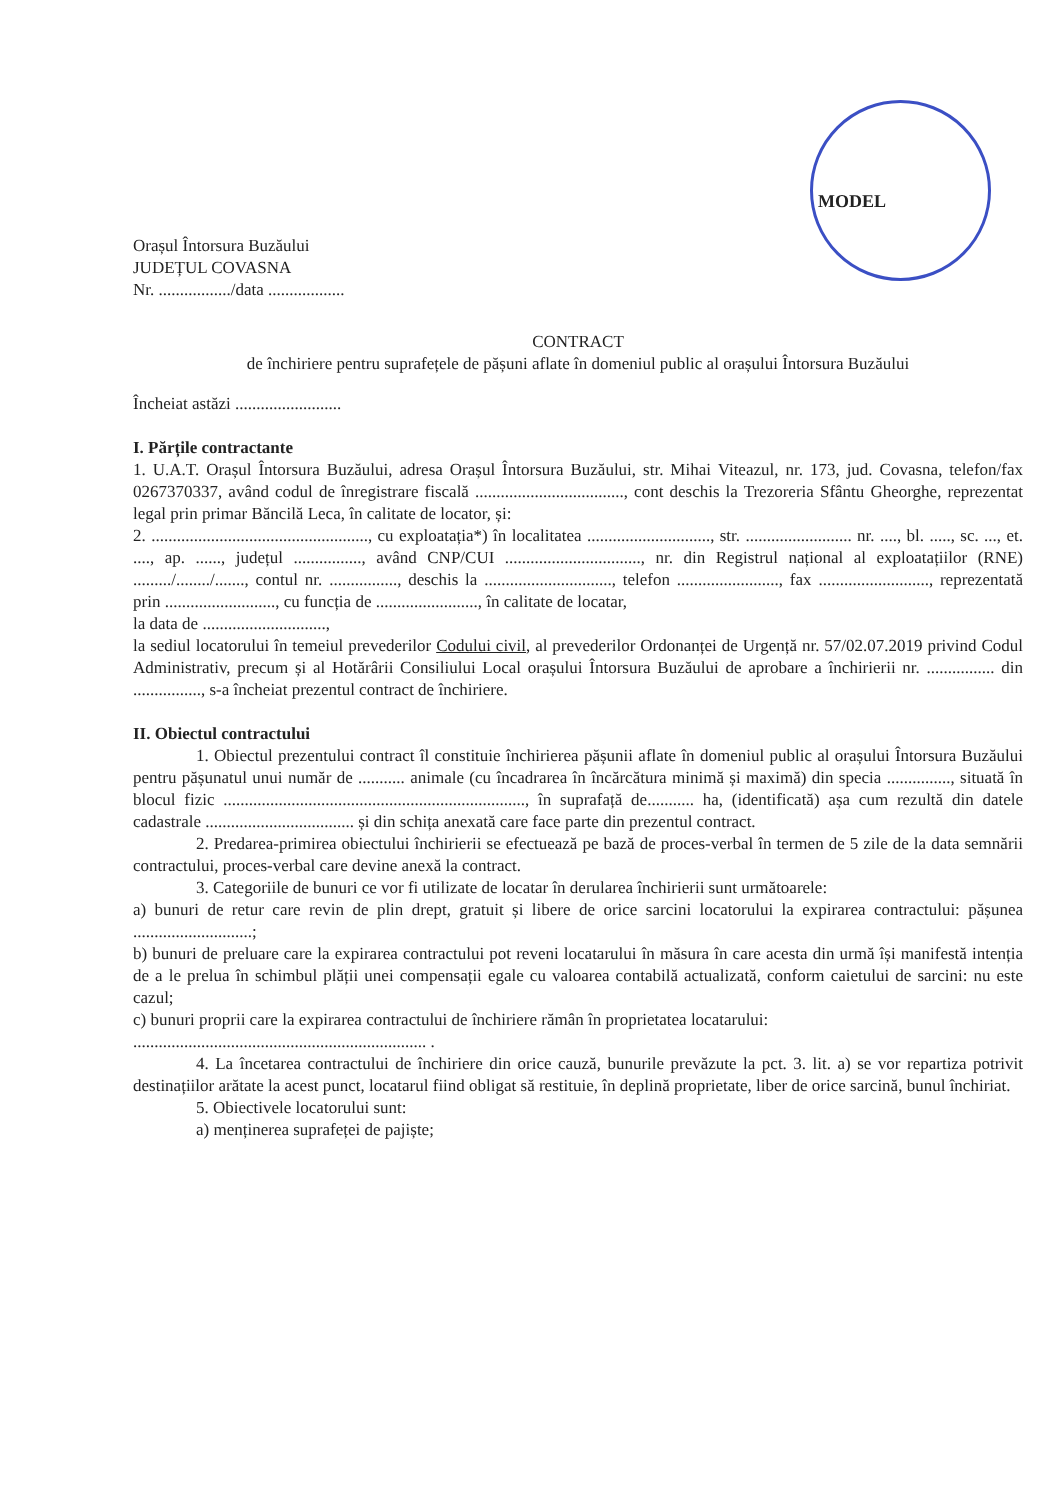MODEL
Orașul Întorsura Buzăului
JUDEȚUL COVASNA
Nr. ................./data ..................
CONTRACT
de închiriere pentru suprafețele de pășuni aflate în domeniul public al orașului Întorsura Buzăului
Încheiat astăzi .........................
I. Părțile contractante
1. U.A.T. Orașul Întorsura Buzăului, adresa Orașul Întorsura Buzăului, str. Mihai Viteazul, nr. 173, jud. Covasna, telefon/fax 0267370337, având codul de înregistrare fiscală ..................................., cont deschis la Trezoreria Sfântu Gheorghe, reprezentat legal prin primar Băncilă Leca, în calitate de locator, și:
2. ..................................................., cu exploatația*) în localitatea ............................., str. ......................... nr. ...., bl. ....., sc. ..., et. ...., ap. ......, județul ................, având CNP/CUI ................................, nr. din Registrul național al exploatațiilor (RNE) ........./......../......., contul nr. ................, deschis la .............................., telefon ........................, fax .........................., reprezentată prin .........................., cu funcția de ........................, în calitate de locatar,
la data de .............................,
la sediul locatorului în temeiul prevederilor Codului civil, al prevederilor Ordonanței de Urgență nr. 57/02.07.2019 privind Codul Administrativ, precum și al Hotărârii Consiliului Local orașului Întorsura Buzăului de aprobare a închirierii nr. ................ din ................, s-a încheiat prezentul contract de închiriere.
II. Obiectul contractului
1. Obiectul prezentului contract îl constituie închirierea pășunii aflate în domeniul public al orașului Întorsura Buzăului pentru pășunatul unui număr de ........... animale (cu încadrarea în încărcătura minimă și maximă) din specia ..............., situată în blocul fizic ......................................................................., în suprafață de........... ha, (identificată) așa cum rezultă din datele cadastrale ................................... și din schița anexată care face parte din prezentul contract.
2. Predarea-primirea obiectului închirierii se efectuează pe bază de proces-verbal în termen de 5 zile de la data semnării contractului, proces-verbal care devine anexă la contract.
3. Categoriile de bunuri ce vor fi utilizate de locatar în derularea închirierii sunt următoarele:
a) bunuri de retur care revin de plin drept, gratuit și libere de orice sarcini locatorului la expirarea contractului: pășunea ............................;
b) bunuri de preluare care la expirarea contractului pot reveni locatarului în măsura în care acesta din urmă își manifestă intenția de a le prelua în schimbul plății unei compensații egale cu valoarea contabilă actualizată, conform caietului de sarcini: nu este cazul;
c) bunuri proprii care la expirarea contractului de închiriere rămân în proprietatea locatarului:
..................................................................... .
4. La încetarea contractului de închiriere din orice cauză, bunurile prevăzute la pct. 3. lit. a) se vor repartiza potrivit destinațiilor arătate la acest punct, locatarul fiind obligat să restituie, în deplină proprietate, liber de orice sarcină, bunul închiriat.
5. Obiectivele locatorului sunt:
a) menținerea suprafeței de pajiște;